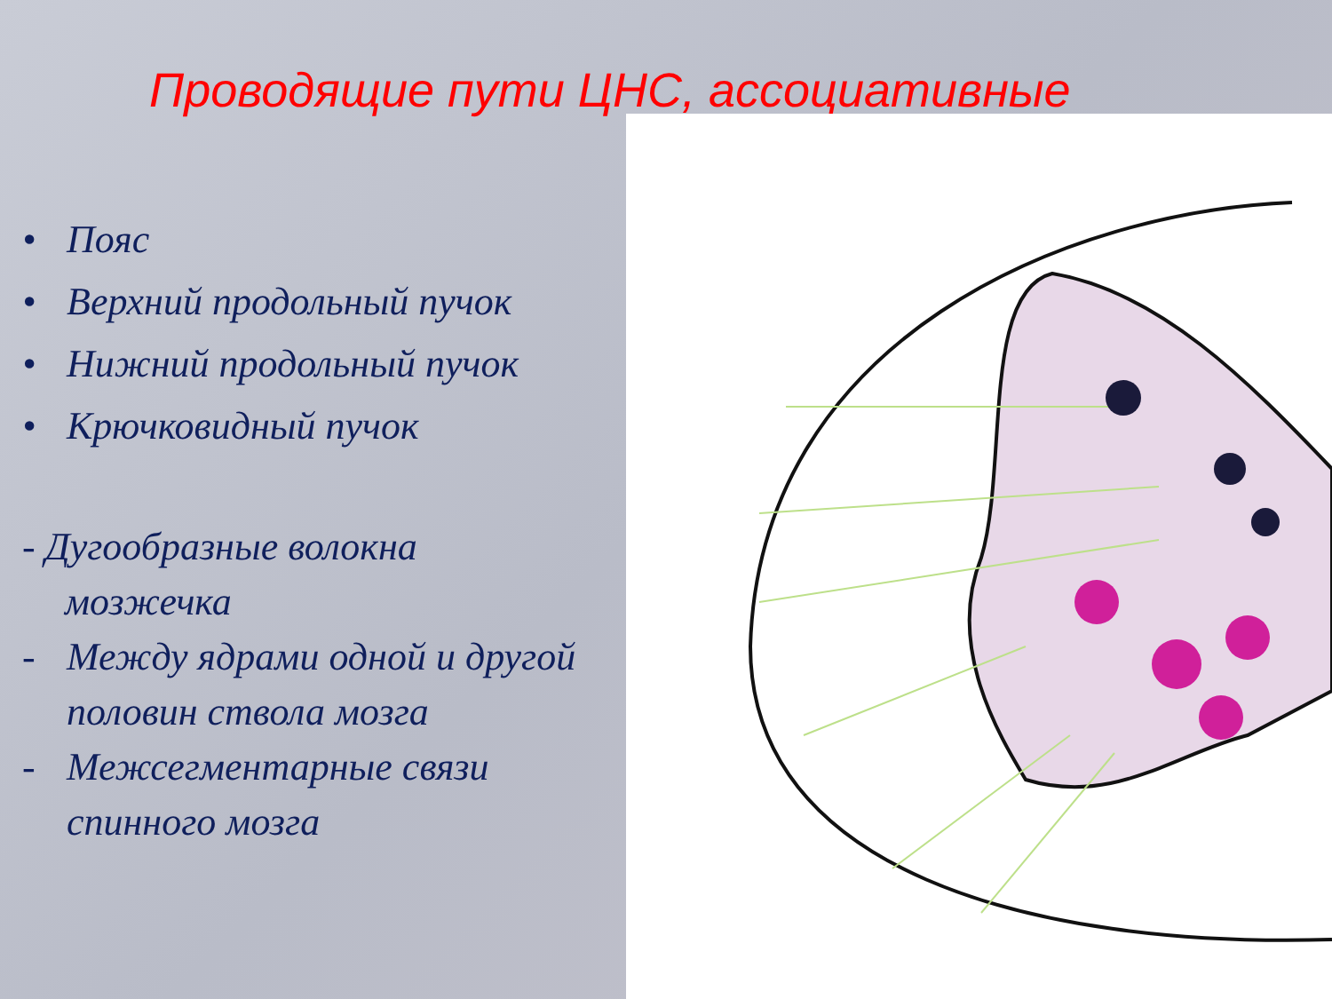Проводящие пути ЦНС, ассоциативные
• Пояс
• Верхний продольный пучок
• Нижний продольный пучок
• Крючковидный пучок
- Дугообразные волокна
мозжечка
- Между ядрами одной и другой половин ствола мозга
- Межсегментарные связи спинного мозга